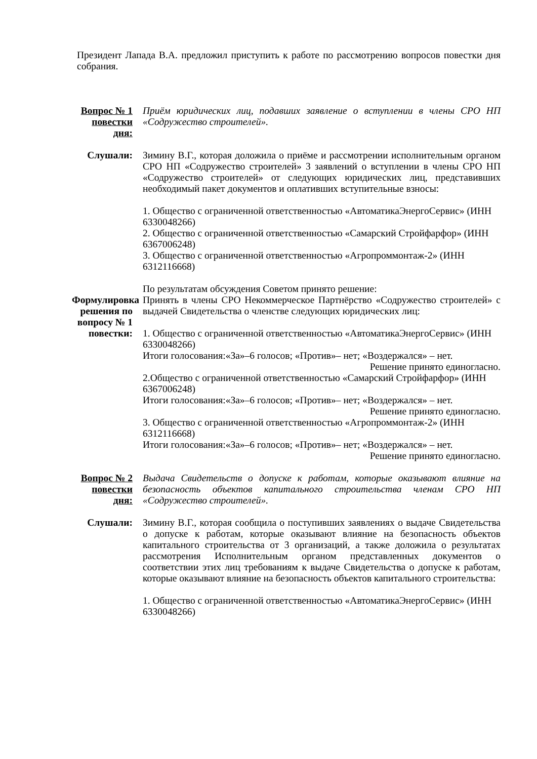Президент Лапада В.А. предложил приступить к работе по рассмотрению вопросов повестки дня собрания.
Вопрос № 1 повестки дня:
Приём юридических лиц, подавших заявление о вступлении в члены СРО НП «Содружество строителей».
Слушали: Зимину В.Г., которая доложила о приёме и рассмотрении исполнительным органом СРО НП «Содружество строителей» 3 заявлений о вступлении в члены СРО НП «Содружество строителей» от следующих юридических лиц, представивших необходимый пакет документов и оплативших вступительные взносы:
1. Общество с ограниченной ответственностью «АвтоматикаЭнергоСервис» (ИНН 6330048266)
2. Общество с ограниченной ответственностью «Самарский Стройфарфор» (ИНН 6367006248)
3. Общество с ограниченной ответственностью «Агропроммонтаж-2» (ИНН 6312116668)
По результатам обсуждения Советом принято решение:
Формулировка решения по вопросу № 1 повестки:
Принять в члены СРО Некоммерческое Партнёрство «Содружество строителей» с выдачей Свидетельства о членстве следующих юридических лиц:
1. Общество с ограниченной ответственностью «АвтоматикаЭнергоСервис» (ИНН 6330048266)
Итоги голосования:«За»–6 голосов; «Против»– нет; «Воздержался» – нет.
Решение принято единогласно.
2.Общество с ограниченной ответственностью «Самарский Стройфарфор» (ИНН 6367006248)
Итоги голосования:«За»–6 голосов; «Против»– нет; «Воздержался» – нет.
Решение принято единогласно.
3. Общество с ограниченной ответственностью «Агропроммонтаж-2» (ИНН 6312116668)
Итоги голосования:«За»–6 голосов; «Против»– нет; «Воздержался» – нет.
Решение принято единогласно.
Вопрос № 2 повестки дня:
Выдача Свидетельств о допуске к работам, которые оказывают влияние на безопасность объектов капитального строительства членам СРО НП «Содружество строителей».
Слушали: Зимину В.Г., которая сообщила о поступивших заявлениях о выдаче Свидетельства о допуске к работам, которые оказывают влияние на безопасность объектов капитального строительства от 3 организаций, а также доложила о результатах рассмотрения Исполнительным органом представленных документов о соответствии этих лиц требованиям к выдаче Свидетельства о допуске к работам, которые оказывают влияние на безопасность объектов капитального строительства:
1. Общество с ограниченной ответственностью «АвтоматикаЭнергоСервис» (ИНН 6330048266)